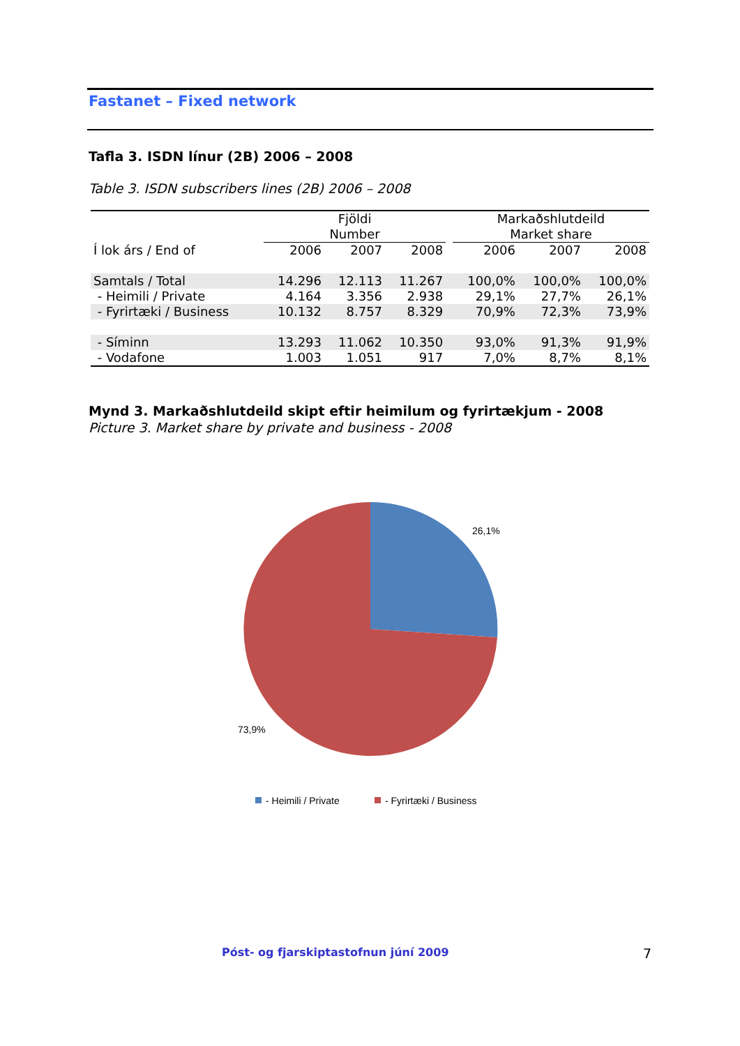Fastanet – Fixed network
Tafla 3. ISDN línur (2B) 2006 – 2008
Table 3. ISDN subscribers lines (2B) 2006 – 2008
| | Fjöldi Number | | | | Markaðshlutdeild Market share | | |
| --- | --- | --- | --- | --- | --- | --- | --- |
| Í lok árs / End of | 2006 | 2007 | 2008 | | 2006 | 2007 | 2008 |
| Samtals / Total | 14.296 | 12.113 | 11.267 | | 100,0% | 100,0% | 100,0% |
| - Heimili / Private | 4.164 | 3.356 | 2.938 | | 29,1% | 27,7% | 26,1% |
| - Fyrirtæki / Business | 10.132 | 8.757 | 8.329 | | 70,9% | 72,3% | 73,9% |
| - Síminn | 13.293 | 11.062 | 10.350 | | 93,0% | 91,3% | 91,9% |
| - Vodafone | 1.003 | 1.051 | 917 | | 7,0% | 8,7% | 8,1% |
Mynd 3. Markaðshlutdeild skipt eftir heimilum og fyrirtækjum - 2008
Picture 3. Market share by private and business - 2008
26,1%
73,9%
- Heimili / Private
- Fyrirtæki / Business
Póst- og fjarskiptastofnun júní 2009 7